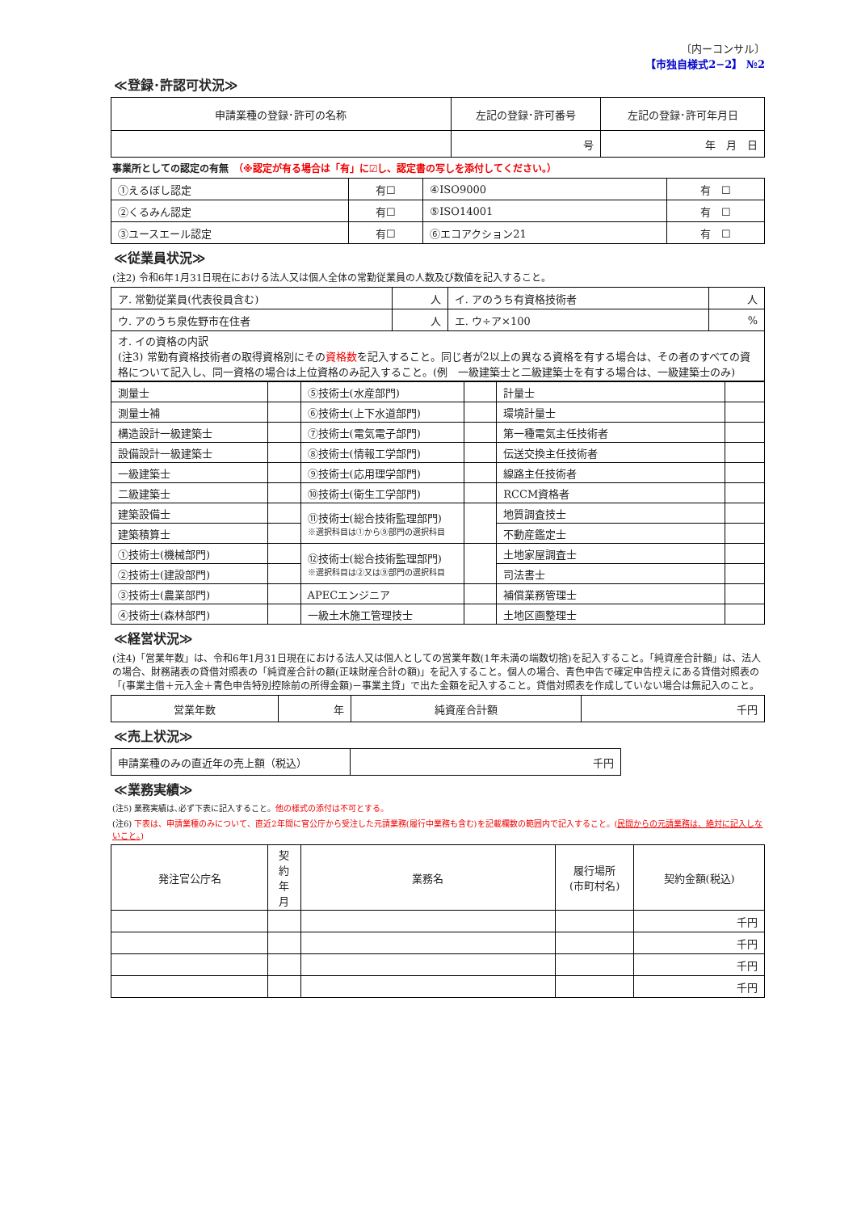〔内ーコンサル〕
【市独自様式2−2】 №2
≪登録･許認可状況≫
| 申請業種の登録･許可の名称 | 左記の登録･許可番号 | 左記の登録･許可年月日 |
| --- | --- | --- |
| | 号 | 年 月 日 |
事業所としての認定の有無　（※認定が有る場合は「有」に☑し、認定書の写しを添付してください。）
| ①えるぼし認定 | 有☐ | ④ISO9000 | 有 ☐ |
| ②くるみん認定 | 有☐ | ⑤ISO14001 | 有 ☐ |
| ③ユースエール認定 | 有☐ | ⑥エコアクション21 | 有 ☐ |
≪従業員状況≫
(注2) 令和6年1月31日現在における法人又は個人全体の常勤従業員の人数及び数値を記入すること。
| ア. 常勤従業員(代表役員含む) | 人 | イ. アのうち有資格技術者 | 人 |
| ウ. アのうち泉佐野市在住者 | 人 | エ. ウ÷ア×100 | % |
| オ. イの資格の内訳 (注3) 常勤有資格技術者の取得資格別にその 資格数 を記入すること。同じ者が2以上の異なる資格を有する場合は、その者のすべての資格について記入し、同一資格の場合は上位資格のみ記入すること。(例 一級建築士と二級建築士を有する場合は、一級建築士のみ) | | | |
| 測量士 | | ⑤技術士(水産部門) | | 計量士 | |
| 測量士補 | | ⑥技術士(上下水道部門) | | 環境計量士 | |
| 構造設計一級建築士 | | ⑦技術士(電気電子部門) | | 第一種電気主任技術者 | |
| 設備設計一級建築士 | | ⑧技術士(情報工学部門) | | 伝送交換主任技術者 | |
| 一級建築士 | | ⑨技術士(応用理学部門) | | 線路主任技術者 | |
| 二級建築士 | | ⑩技術士(衛生工学部門) | | RCCM資格者 | |
| 建築設備士 | | ⑪技術士(総合技術監理部門) ※選択科目は①から⑨部門の選択科目 | | 地質調査技士 | |
| 建築積算士 | | | | 不動産鑑定士 | |
| ①技術士(機械部門) | | ⑫技術士(総合技術監理部門) ※選択科目は②又は⑨部門の選択科目 | | 土地家屋調査士 | |
| ②技術士(建設部門) | | | | 司法書士 | |
| ③技術士(農業部門) | | APECエンジニア | | 補償業務管理士 | |
| ④技術士(森林部門) | | 一級土木施工管理技士 | | 土地区画整理士 | |
≪経営状況≫
(注4)「営業年数」は、令和6年1月31日現在における法人又は個人としての営業年数(1年未満の端数切捨)を記入すること。「純資産合計額」は、法人の場合、財務諸表の貸借対照表の「純資産合計の額(正味財産合計の額)」を記入すること。個人の場合、青色申告で確定申告控えにある貸借対照表の「(事業主借＋元入金＋青色申告特別控除前の所得金額)－事業主貸」で出た金額を記入すること。貸借対照表を作成していない場合は無記入のこと。
| 営業年数 | 年 | 純資産合計額 | 千円 |
≪売上状況≫
| 申請業種のみの直近年の売上額（税込） | 千円 |
≪業務実績≫
(注5) 業務実績は､必ず下表に記入すること。他の様式の添付は不可とする。
(注6) 下表は、申請業種のみについて、直近2年間に官公庁から受注した元請業務(履行中業務も含む)を記載欄数の範囲内で記入すること。(民間からの元請業務は、絶対に記入しないこと。)
| 発注官公庁名 | 契約 年月 | 業務名 | 履行場所 (市町村名) | 契約金額(税込) |
| | | | | 千円 |
| | | | | 千円 |
| | | | | 千円 |
| | | | | 千円 |